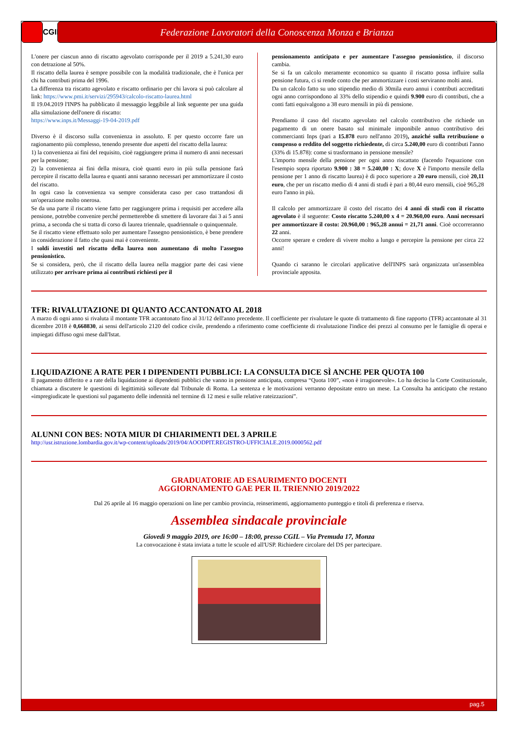CGIL
Federazione Lavoratori della Conoscenza Monza e Brianza
L'onere per ciascun anno di riscatto agevolato corrisponde per il 2019 a 5.241,30 euro con detrazione al 50%.
Il riscatto della laurea è sempre possibile con la modalità tradizionale, che è l'unica per chi ha contributi prima del 1996.
La differenza tra riscatto agevolato e riscatto ordinario per chi lavora si può calcolare al link: https://www.pmi.it/servizi/295943/calcolo-riscatto-laurea.html
Il 19.04.2019 l'INPS ha pubblicato il messaggio leggibile al link seguente per una guida alla simulazione dell'onere di riscatto:
https://www.inps.it/Messaggi-19-04-2019.pdf
Diverso è il discorso sulla convenienza in assoluto. E per questo occorre fare un ragionamento più complesso, tenendo presente due aspetti del riscatto della laurea:
1) la convenienza ai fini del requisito, cioè raggiungere prima il numero di anni necessari per la pensione;
2) la convenienza ai fini della misura, cioè quanti euro in più sulla pensione farà percepire il riscatto della laurea e quanti anni saranno necessari per ammortizzare il costo del riscatto.
In ogni caso la convenienza va sempre considerata caso per caso trattandosi di un'operazione molto onerosa.
Se da una parte il riscatto viene fatto per raggiungere prima i requisiti per accedere alla pensione, potrebbe convenire perché permetterebbe di smettere di lavorare dai 3 ai 5 anni prima, a seconda che si tratta di corso di laurea triennale, quadriennale o quinquennale.
Se il riscatto viene effettuato solo per aumentare l'assegno pensionistico, è bene prendere in considerazione il fatto che quasi mai è conveniente.
I soldi investiti nel riscatto della laurea non aumentano di molto l'assegno pensionistico.
Se si considera, però, che il riscatto della laurea nella maggior parte dei casi viene utilizzato per arrivare prima ai contributi richiesti per il
pensionamento anticipato e per aumentare l'assegno pensionistico, il discorso cambia.
Se si fa un calcolo meramente economico su quanto il riscatto possa influire sulla pensione futura, ci si rende conto che per ammortizzare i costi serviranno molti anni.
Da un calcolo fatto su uno stipendio medio di 30mila euro annui i contributi accreditati ogni anno corrispondono al 33% dello stipendio e quindi 9.900 euro di contributi, che a conti fatti equivalgono a 38 euro mensili in più di pensione.
Prendiamo il caso del riscatto agevolato nel calcolo contributivo che richiede un pagamento di un onere basato sul minimale imponibile annuo contributivo dei commercianti Inps (pari a 15.878 euro nell'anno 2019), anziché sulla retribuzione o compenso o reddito del soggetto richiedente, di circa 5.240,00 euro di contributi l'anno (33% di 15.878): come si trasformano in pensione mensile?
L'importo mensile della pensione per ogni anno riscattato (facendo l'equazione con l'esempio sopra riportato 9.900 : 38 = 5.240,00 : X; dove X è l'importo mensile della pensione per 1 anno di riscatto laurea) è di poco superiore a 20 euro mensili, cioè 20,11 euro, che per un riscatto medio di 4 anni di studi è pari a 80,44 euro mensili, cioè 965,28 euro l'anno in più.
Il calcolo per ammortizzare il costo del riscatto dei 4 anni di studi con il riscatto agevolato è il seguente: Costo riscatto 5.240,00 x 4 = 20.960,00 euro. Anni necessari per ammortizzare il costo: 20.960,00 : 965,28 annui = 21,71 anni. Cioè occorreranno 22 anni.
Occorre sperare e credere di vivere molto a lungo e percepire la pensione per circa 22 anni!
Quando ci saranno le circolari applicative dell'INPS sarà organizzata un'assemblea provinciale apposita.
TFR: RIVALUTAZIONE DI QUANTO ACCANTONATO AL 2018
A marzo di ogni anno si rivaluta il montante TFR accantonato fino al 31/12 dell'anno precedente. Il coefficiente per rivalutare le quote di trattamento di fine rapporto (TFR) accantonate al 31 dicembre 2018 è 0,668830, ai sensi dell'articolo 2120 del codice civile, prendendo a riferimento come coefficiente di rivalutazione l'indice dei prezzi al consumo per le famiglie di operai e impiegati diffuso ogni mese dall'Istat.
LIQUIDAZIONE A RATE PER I DIPENDENTI PUBBLICI: LA CONSULTA DICE SÌ ANCHE PER QUOTA 100
Il pagamento differito e a rate della liquidazione ai dipendenti pubblici che vanno in pensione anticipata, compresa “Quota 100”, «non è irragionevole». Lo ha deciso la Corte Costituzionale, chiamata a discutere le questioni di legittimità sollevate dal Tribunale di Roma. La sentenza e le motivazioni verranno depositate entro un mese. La Consulta ha anticipato che restano «impregiudicate le questioni sul pagamento delle indennità nel termine di 12 mesi e sulle relative rateizzazioni”.
ALUNNI CON BES: NOTA MIUR DI CHIARIMENTI DEL 3 APRILE
http://usr.istruzione.lombardia.gov.it/wp-content/uploads/2019/04/AOODPIT.REGISTRO-UFFICIALE.2019.0000562.pdf
GRADUATORIE AD ESAURIMENTO DOCENTI
AGGIORNAMENTO GAE PER IL TRIENNIO 2019/2022
Dal 26 aprile al 16 maggio operazioni on line per cambio provincia, reinserimenti, aggiornamento punteggio e titoli di preferenza e riserva.
Assemblea sindacale provinciale
Giovedì 9 maggio 2019, ore 16:00 – 18:00, presso CGIL – Via Premuda 17, Monza
La convocazione è stata inviata a tutte le scuole ed all'USP. Richiedere circolare del DS per partecipare.
pag.5